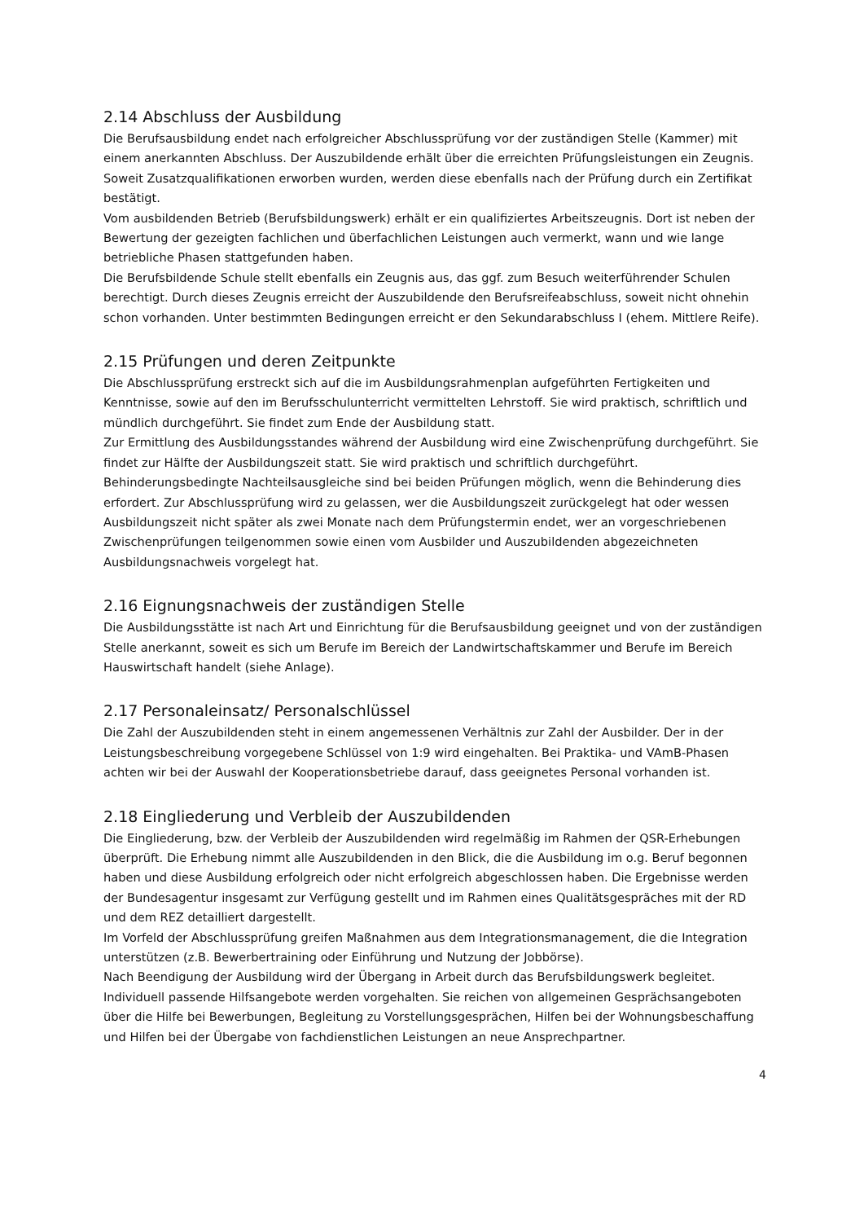2.14 Abschluss der Ausbildung
Die Berufsausbildung endet nach erfolgreicher Abschlussprüfung vor der zuständigen Stelle (Kammer) mit einem anerkannten Abschluss. Der Auszubildende erhält über die erreichten Prüfungsleistungen ein Zeugnis. Soweit Zusatzqualifikationen erworben wurden, werden diese ebenfalls nach der Prüfung durch ein Zertifikat bestätigt.
Vom ausbildenden Betrieb (Berufsbildungswerk) erhält er ein qualifiziertes Arbeitszeugnis. Dort ist neben der Bewertung der gezeigten fachlichen und überfachlichen Leistungen auch vermerkt, wann und wie lange betriebliche Phasen stattgefunden haben.
Die Berufsbildende Schule stellt ebenfalls ein Zeugnis aus, das ggf. zum Besuch weiterführender Schulen berechtigt. Durch dieses Zeugnis erreicht der Auszubildende den Berufsreifeabschluss, soweit nicht ohnehin schon vorhanden. Unter bestimmten Bedingungen erreicht er den Sekundarabschluss I (ehem. Mittlere Reife).
2.15 Prüfungen und deren Zeitpunkte
Die Abschlussprüfung erstreckt sich auf die im Ausbildungsrahmenplan aufgeführten Fertigkeiten und Kenntnisse, sowie auf den im Berufsschulunterricht vermittelten Lehrstoff. Sie wird praktisch, schriftlich und mündlich durchgeführt. Sie findet zum Ende der Ausbildung statt.
Zur Ermittlung des Ausbildungsstandes während der Ausbildung wird eine Zwischenprüfung durchgeführt. Sie findet zur Hälfte der Ausbildungszeit statt. Sie wird praktisch und schriftlich durchgeführt.
Behinderungsbedingte Nachteilsausgleiche sind bei beiden Prüfungen möglich, wenn die Behinderung dies erfordert. Zur Abschlussprüfung wird zu gelassen, wer die Ausbildungszeit zurückgelegt hat oder wessen Ausbildungszeit nicht später als zwei Monate nach dem Prüfungstermin endet, wer an vorgeschriebenen Zwischenprüfungen teilgenommen sowie einen vom Ausbilder und Auszubildenden abgezeichneten Ausbildungsnachweis vorgelegt hat.
2.16 Eignungsnachweis der zuständigen Stelle
Die Ausbildungsstätte ist nach Art und Einrichtung für die Berufsausbildung geeignet und von der zuständigen Stelle anerkannt, soweit es sich um Berufe im Bereich der Landwirtschaftskammer und Berufe im Bereich Hauswirtschaft handelt (siehe Anlage).
2.17 Personaleinsatz/ Personalschlüssel
Die Zahl der Auszubildenden steht in einem angemessenen Verhältnis zur Zahl der Ausbilder. Der in der Leistungsbeschreibung vorgegebene Schlüssel von 1:9 wird eingehalten. Bei Praktika- und VAmB-Phasen achten wir bei der Auswahl der Kooperationsbetriebe darauf, dass geeignetes Personal vorhanden ist.
2.18 Eingliederung und Verbleib der Auszubildenden
Die Eingliederung, bzw. der Verbleib der Auszubildenden wird regelmäßig im Rahmen der QSR-Erhebungen überprüft. Die Erhebung nimmt alle Auszubildenden in den Blick, die die Ausbildung im o.g. Beruf begonnen haben und diese Ausbildung erfolgreich oder nicht erfolgreich abgeschlossen haben. Die Ergebnisse werden der Bundesagentur insgesamt zur Verfügung gestellt und im Rahmen eines Qualitätsgespräches mit der RD und dem REZ detailliert dargestellt.
Im Vorfeld der Abschlussprüfung greifen Maßnahmen aus dem Integrationsmanagement, die die Integration unterstützen (z.B. Bewerbertraining oder Einführung und Nutzung der Jobbörse).
Nach Beendigung der Ausbildung wird der Übergang in Arbeit durch das Berufsbildungswerk begleitet. Individuell passende Hilfsangebote werden vorgehalten. Sie reichen von allgemeinen Gesprächsangeboten über die Hilfe bei Bewerbungen, Begleitung zu Vorstellungsgesprächen, Hilfen bei der Wohnungsbeschaffung und Hilfen bei der Übergabe von fachdienstlichen Leistungen an neue Ansprechpartner.
4